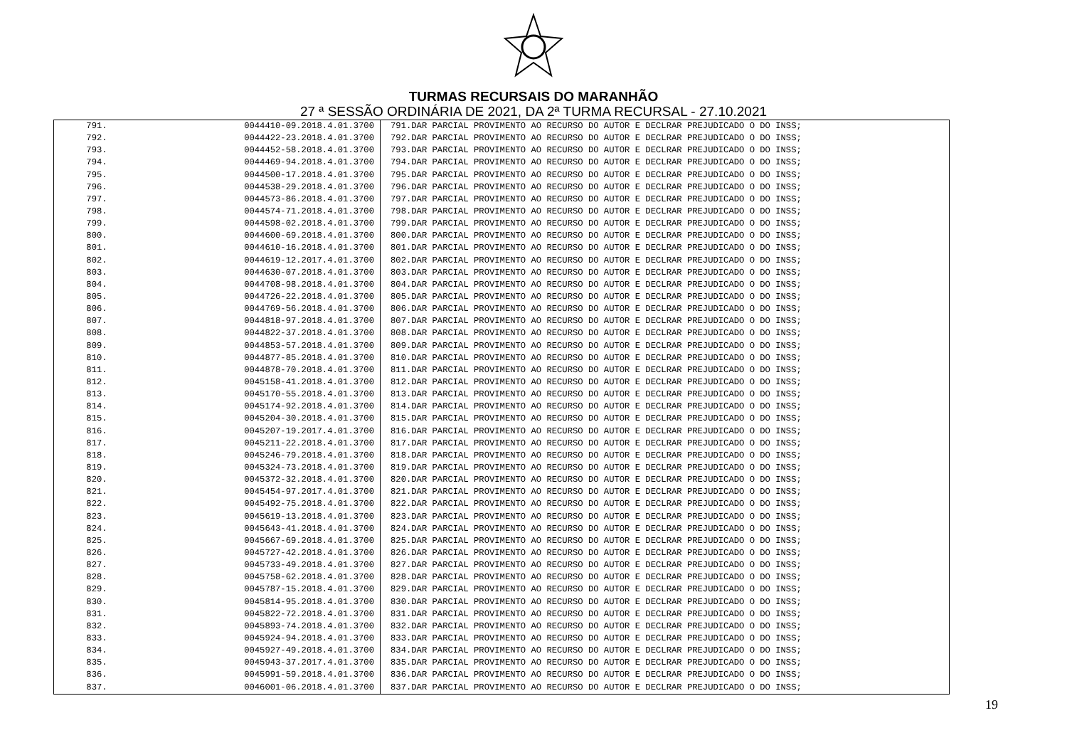TURMAS RECURSAIS DO MARANHÃO
27 ª SESSÃO ORDINÁRIA DE 2021, DA 2ª TURMA RECURSAL - 27.10.2021
| 791. | 0044410-09.2018.4.01.3700 | 791.DAR PARCIAL PROVIMENTO AO RECURSO DO AUTOR E DECLRAR PREJUDICADO O DO INSS; |
| 792. | 0044422-23.2018.4.01.3700 | 792.DAR PARCIAL PROVIMENTO AO RECURSO DO AUTOR E DECLRAR PREJUDICADO O DO INSS; |
| 793. | 0044452-58.2018.4.01.3700 | 793.DAR PARCIAL PROVIMENTO AO RECURSO DO AUTOR E DECLRAR PREJUDICADO O DO INSS; |
| 794. | 0044469-94.2018.4.01.3700 | 794.DAR PARCIAL PROVIMENTO AO RECURSO DO AUTOR E DECLRAR PREJUDICADO O DO INSS; |
| 795. | 0044500-17.2018.4.01.3700 | 795.DAR PARCIAL PROVIMENTO AO RECURSO DO AUTOR E DECLRAR PREJUDICADO O DO INSS; |
| 796. | 0044538-29.2018.4.01.3700 | 796.DAR PARCIAL PROVIMENTO AO RECURSO DO AUTOR E DECLRAR PREJUDICADO O DO INSS; |
| 797. | 0044573-86.2018.4.01.3700 | 797.DAR PARCIAL PROVIMENTO AO RECURSO DO AUTOR E DECLRAR PREJUDICADO O DO INSS; |
| 798. | 0044574-71.2018.4.01.3700 | 798.DAR PARCIAL PROVIMENTO AO RECURSO DO AUTOR E DECLRAR PREJUDICADO O DO INSS; |
| 799. | 0044598-02.2018.4.01.3700 | 799.DAR PARCIAL PROVIMENTO AO RECURSO DO AUTOR E DECLRAR PREJUDICADO O DO INSS; |
| 800. | 0044600-69.2018.4.01.3700 | 800.DAR PARCIAL PROVIMENTO AO RECURSO DO AUTOR E DECLRAR PREJUDICADO O DO INSS; |
| 801. | 0044610-16.2018.4.01.3700 | 801.DAR PARCIAL PROVIMENTO AO RECURSO DO AUTOR E DECLRAR PREJUDICADO O DO INSS; |
| 802. | 0044619-12.2017.4.01.3700 | 802.DAR PARCIAL PROVIMENTO AO RECURSO DO AUTOR E DECLRAR PREJUDICADO O DO INSS; |
| 803. | 0044630-07.2018.4.01.3700 | 803.DAR PARCIAL PROVIMENTO AO RECURSO DO AUTOR E DECLRAR PREJUDICADO O DO INSS; |
| 804. | 0044708-98.2018.4.01.3700 | 804.DAR PARCIAL PROVIMENTO AO RECURSO DO AUTOR E DECLRAR PREJUDICADO O DO INSS; |
| 805. | 0044726-22.2018.4.01.3700 | 805.DAR PARCIAL PROVIMENTO AO RECURSO DO AUTOR E DECLRAR PREJUDICADO O DO INSS; |
| 806. | 0044769-56.2018.4.01.3700 | 806.DAR PARCIAL PROVIMENTO AO RECURSO DO AUTOR E DECLRAR PREJUDICADO O DO INSS; |
| 807. | 0044818-97.2018.4.01.3700 | 807.DAR PARCIAL PROVIMENTO AO RECURSO DO AUTOR E DECLRAR PREJUDICADO O DO INSS; |
| 808. | 0044822-37.2018.4.01.3700 | 808.DAR PARCIAL PROVIMENTO AO RECURSO DO AUTOR E DECLRAR PREJUDICADO O DO INSS; |
| 809. | 0044853-57.2018.4.01.3700 | 809.DAR PARCIAL PROVIMENTO AO RECURSO DO AUTOR E DECLRAR PREJUDICADO O DO INSS; |
| 810. | 0044877-85.2018.4.01.3700 | 810.DAR PARCIAL PROVIMENTO AO RECURSO DO AUTOR E DECLRAR PREJUDICADO O DO INSS; |
| 811. | 0044878-70.2018.4.01.3700 | 811.DAR PARCIAL PROVIMENTO AO RECURSO DO AUTOR E DECLRAR PREJUDICADO O DO INSS; |
| 812. | 0045158-41.2018.4.01.3700 | 812.DAR PARCIAL PROVIMENTO AO RECURSO DO AUTOR E DECLRAR PREJUDICADO O DO INSS; |
| 813. | 0045170-55.2018.4.01.3700 | 813.DAR PARCIAL PROVIMENTO AO RECURSO DO AUTOR E DECLRAR PREJUDICADO O DO INSS; |
| 814. | 0045174-92.2018.4.01.3700 | 814.DAR PARCIAL PROVIMENTO AO RECURSO DO AUTOR E DECLRAR PREJUDICADO O DO INSS; |
| 815. | 0045204-30.2018.4.01.3700 | 815.DAR PARCIAL PROVIMENTO AO RECURSO DO AUTOR E DECLRAR PREJUDICADO O DO INSS; |
| 816. | 0045207-19.2017.4.01.3700 | 816.DAR PARCIAL PROVIMENTO AO RECURSO DO AUTOR E DECLRAR PREJUDICADO O DO INSS; |
| 817. | 0045211-22.2018.4.01.3700 | 817.DAR PARCIAL PROVIMENTO AO RECURSO DO AUTOR E DECLRAR PREJUDICADO O DO INSS; |
| 818. | 0045246-79.2018.4.01.3700 | 818.DAR PARCIAL PROVIMENTO AO RECURSO DO AUTOR E DECLRAR PREJUDICADO O DO INSS; |
| 819. | 0045324-73.2018.4.01.3700 | 819.DAR PARCIAL PROVIMENTO AO RECURSO DO AUTOR E DECLRAR PREJUDICADO O DO INSS; |
| 820. | 0045372-32.2018.4.01.3700 | 820.DAR PARCIAL PROVIMENTO AO RECURSO DO AUTOR E DECLRAR PREJUDICADO O DO INSS; |
| 821. | 0045454-97.2017.4.01.3700 | 821.DAR PARCIAL PROVIMENTO AO RECURSO DO AUTOR E DECLRAR PREJUDICADO O DO INSS; |
| 822. | 0045492-75.2018.4.01.3700 | 822.DAR PARCIAL PROVIMENTO AO RECURSO DO AUTOR E DECLRAR PREJUDICADO O DO INSS; |
| 823. | 0045619-13.2018.4.01.3700 | 823.DAR PARCIAL PROVIMENTO AO RECURSO DO AUTOR E DECLRAR PREJUDICADO O DO INSS; |
| 824. | 0045643-41.2018.4.01.3700 | 824.DAR PARCIAL PROVIMENTO AO RECURSO DO AUTOR E DECLRAR PREJUDICADO O DO INSS; |
| 825. | 0045667-69.2018.4.01.3700 | 825.DAR PARCIAL PROVIMENTO AO RECURSO DO AUTOR E DECLRAR PREJUDICADO O DO INSS; |
| 826. | 0045727-42.2018.4.01.3700 | 826.DAR PARCIAL PROVIMENTO AO RECURSO DO AUTOR E DECLRAR PREJUDICADO O DO INSS; |
| 827. | 0045733-49.2018.4.01.3700 | 827.DAR PARCIAL PROVIMENTO AO RECURSO DO AUTOR E DECLRAR PREJUDICADO O DO INSS; |
| 828. | 0045758-62.2018.4.01.3700 | 828.DAR PARCIAL PROVIMENTO AO RECURSO DO AUTOR E DECLRAR PREJUDICADO O DO INSS; |
| 829. | 0045787-15.2018.4.01.3700 | 829.DAR PARCIAL PROVIMENTO AO RECURSO DO AUTOR E DECLRAR PREJUDICADO O DO INSS; |
| 830. | 0045814-95.2018.4.01.3700 | 830.DAR PARCIAL PROVIMENTO AO RECURSO DO AUTOR E DECLRAR PREJUDICADO O DO INSS; |
| 831. | 0045822-72.2018.4.01.3700 | 831.DAR PARCIAL PROVIMENTO AO RECURSO DO AUTOR E DECLRAR PREJUDICADO O DO INSS; |
| 832. | 0045893-74.2018.4.01.3700 | 832.DAR PARCIAL PROVIMENTO AO RECURSO DO AUTOR E DECLRAR PREJUDICADO O DO INSS; |
| 833. | 0045924-94.2018.4.01.3700 | 833.DAR PARCIAL PROVIMENTO AO RECURSO DO AUTOR E DECLRAR PREJUDICADO O DO INSS; |
| 834. | 0045927-49.2018.4.01.3700 | 834.DAR PARCIAL PROVIMENTO AO RECURSO DO AUTOR E DECLRAR PREJUDICADO O DO INSS; |
| 835. | 0045943-37.2017.4.01.3700 | 835.DAR PARCIAL PROVIMENTO AO RECURSO DO AUTOR E DECLRAR PREJUDICADO O DO INSS; |
| 836. | 0045991-59.2018.4.01.3700 | 836.DAR PARCIAL PROVIMENTO AO RECURSO DO AUTOR E DECLRAR PREJUDICADO O DO INSS; |
| 837. | 0046001-06.2018.4.01.3700 | 837.DAR PARCIAL PROVIMENTO AO RECURSO DO AUTOR E DECLRAR PREJUDICADO O DO INSS; |
19